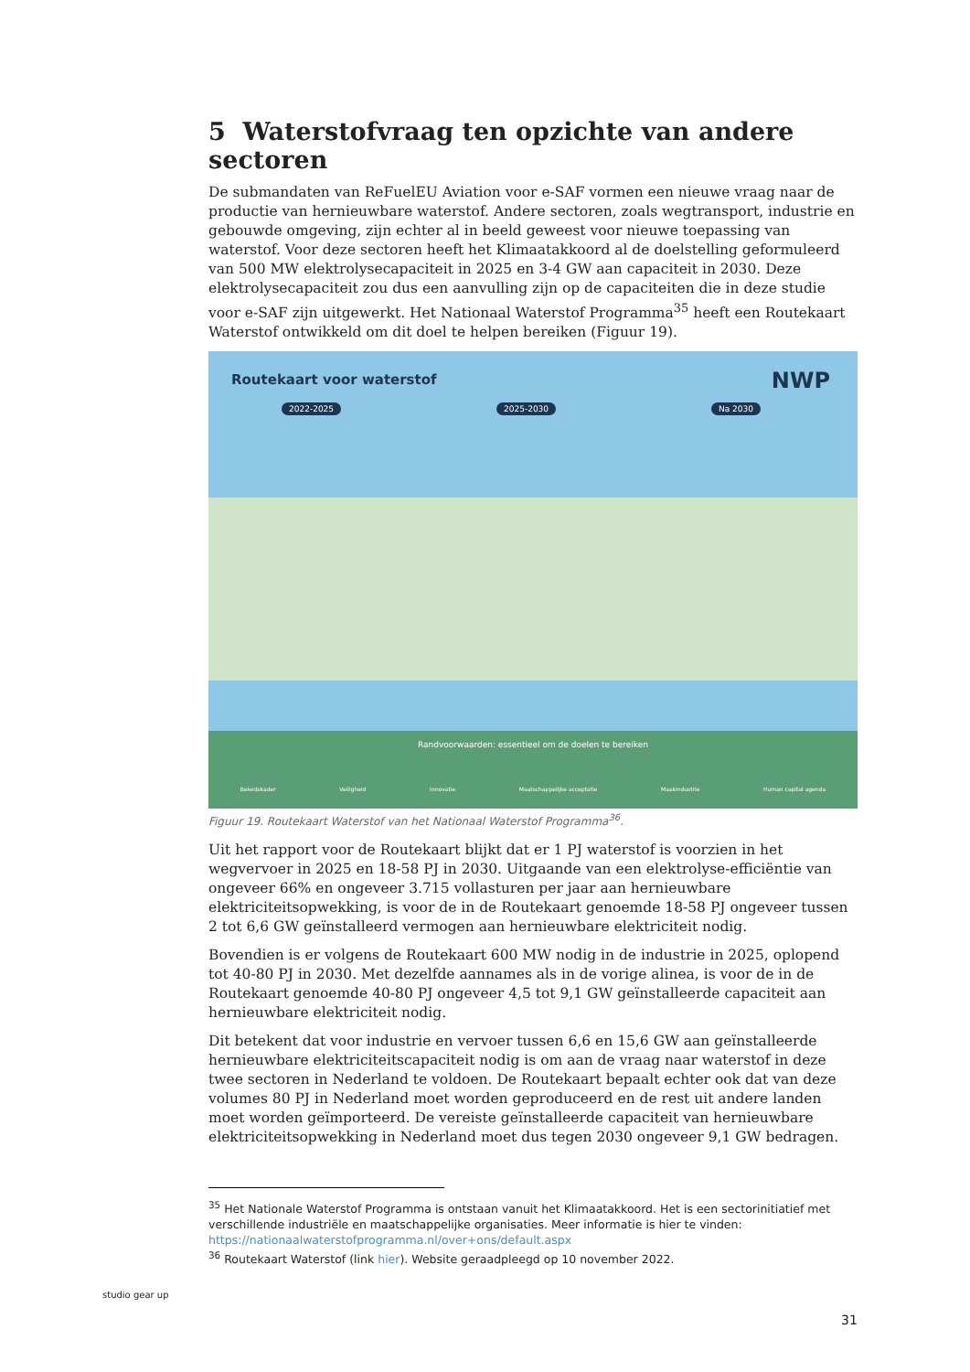5 Waterstofvraag ten opzichte van andere sectoren
De submandaten van ReFuelEU Aviation voor e-SAF vormen een nieuwe vraag naar de productie van hernieuwbare waterstof. Andere sectoren, zoals wegtransport, industrie en gebouwde omgeving, zijn echter al in beeld geweest voor nieuwe toepassing van waterstof. Voor deze sectoren heeft het Klimaatakkoord al de doelstelling geformuleerd van 500 MW elektrolysecapaciteit in 2025 en 3-4 GW aan capaciteit in 2030. Deze elektrolysecapaciteit zou dus een aanvulling zijn op de capaciteiten die in deze studie voor e-SAF zijn uitgewerkt. Het Nationaal Waterstof Programma<sup>35</sup> heeft een Routekaart Waterstof ontwikkeld om dit doel te helpen bereiken (Figuur 19).
Routekaart voor waterstof NWP
2022-2025 2025-2030 Na 2030
Randvoorwaarden: essentieel om de doelen te bereiken
Beleidskader Veiligheid Innovatie Maatschappelijke acceptatie Maakindustrie Human capital agenda
Figuur 19. Routekaart Waterstof van het Nationaal Waterstof Programma<sup>36</sup>.
Uit het rapport voor de Routekaart blijkt dat er 1 PJ waterstof is voorzien in het wegvervoer in 2025 en 18-58 PJ in 2030. Uitgaande van een elektrolyse-efficiëntie van ongeveer 66% en ongeveer 3.715 vollasturen per jaar aan hernieuwbare elektriciteitsopwekking, is voor de in de Routekaart genoemde 18-58 PJ ongeveer tussen 2 tot 6,6 GW geïnstalleerd vermogen aan hernieuwbare elektriciteit nodig.
Bovendien is er volgens de Routekaart 600 MW nodig in de industrie in 2025, oplopend tot 40-80 PJ in 2030. Met dezelfde aannames als in de vorige alinea, is voor de in de Routekaart genoemde 40-80 PJ ongeveer 4,5 tot 9,1 GW geïnstalleerde capaciteit aan hernieuwbare elektriciteit nodig.
Dit betekent dat voor industrie en vervoer tussen 6,6 en 15,6 GW aan geïnstalleerde hernieuwbare elektriciteitscapaciteit nodig is om aan de vraag naar waterstof in deze twee sectoren in Nederland te voldoen. De Routekaart bepaalt echter ook dat van deze volumes 80 PJ in Nederland moet worden geproduceerd en de rest uit andere landen moet worden geïmporteerd. De vereiste geïnstalleerde capaciteit van hernieuwbare elektriciteitsopwekking in Nederland moet dus tegen 2030 ongeveer 9,1 GW bedragen.
<sup>35</sup> Het Nationale Waterstof Programma is ontstaan vanuit het Klimaatakkoord. Het is een sectorinitiatief met verschillende industriële en maatschappelijke organisaties. Meer informatie is hier te vinden: https://nationaalwaterstofprogramma.nl/over+ons/default.aspx
<sup>36</sup> Routekaart Waterstof (link hier). Website geraadpleegd op 10 november 2022.
studio gear up
31